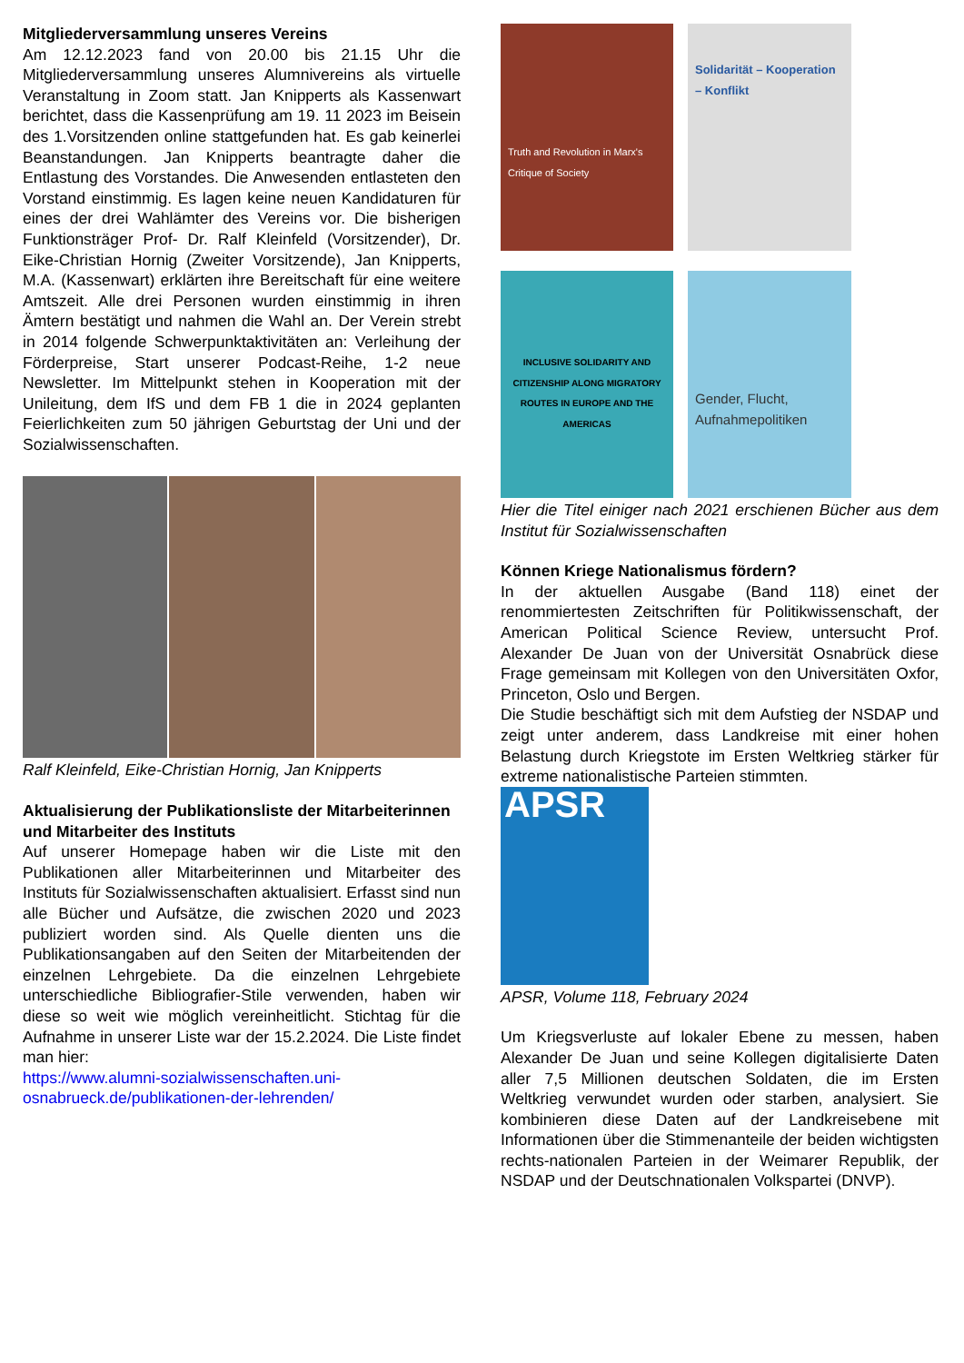Mitgliederversammlung unseres Vereins
Am 12.12.2023 fand von 20.00 bis 21.15 Uhr die Mitgliederversammlung unseres Alumnivereins als virtuelle Veranstaltung in Zoom statt. Jan Knipperts als Kassenwart berichtet, dass die Kassenprüfung am 19. 11 2023 im Beisein des 1.Vorsitzenden online stattgefunden hat. Es gab keinerlei Beanstandungen. Jan Knipperts beantragte daher die Entlastung des Vorstandes. Die Anwesenden entlasteten den Vorstand einstimmig. Es lagen keine neuen Kandidaturen für eines der drei Wahlämter des Vereins vor. Die bisherigen Funktionsträger Prof- Dr. Ralf Kleinfeld (Vorsitzender), Dr. Eike-Christian Hornig (Zweiter Vorsitzende), Jan Knipperts, M.A. (Kassenwart) erklärten ihre Bereitschaft für eine weitere Amtszeit. Alle drei Personen wurden einstimmig in ihren Ämtern bestätigt und nahmen die Wahl an. Der Verein strebt in 2014 folgende Schwerpunktaktivitäten an: Verleihung der Förderpreise, Start unserer Podcast-Reihe, 1-2 neue Newsletter. Im Mittelpunkt stehen in Kooperation mit der Unileitung, dem IfS und dem FB 1 die in 2024 geplanten Feierlichkeiten zum 50 jährigen Geburtstag der Uni und der Sozialwissenschaften.
Ralf Kleinfeld, Eike-Christian Hornig, Jan Knipperts
Aktualisierung der Publikationsliste der Mitarbeiterinnen und Mitarbeiter des Instituts
Auf unserer Homepage haben wir die Liste mit den Publikationen aller Mitarbeiterinnen und Mitarbeiter des Instituts für Sozialwissenschaften aktualisiert. Erfasst sind nun alle Bücher und Aufsätze, die zwischen 2020 und 2023 publiziert worden sind. Als Quelle dienten uns die Publikationsangaben auf den Seiten der Mitarbeitenden der einzelnen Lehrgebiete. Da die einzelnen Lehrgebiete unterschiedliche Bibliografier-Stile verwenden, haben wir diese so weit wie möglich vereinheitlicht. Stichtag für die Aufnahme in unserer Liste war der 15.2.2024. Die Liste findet man hier:
https://www.alumni-sozialwissenschaften.uni-osnabrueck.de/publikationen-der-lehrenden/
Truth and Revolution in Marx's Critique of Society
Solidarität – Kooperation – Konflikt
INCLUSIVE SOLIDARITY AND CITIZENSHIP ALONG MIGRATORY ROUTES IN EUROPE AND THE AMERICAS
Gender, Flucht, Aufnahmepolitiken
Hier die Titel einiger nach 2021 erschienen Bücher aus dem Institut für Sozialwissenschaften
Können Kriege Nationalismus fördern?
In der aktuellen Ausgabe (Band 118) einet der renommiertesten Zeitschriften für Politikwissenschaft, der American Political Science Review, untersucht Prof. Alexander De Juan von der Universität Osnabrück diese Frage gemeinsam mit Kollegen von den Universitäten Oxfor, Princeton, Oslo und Bergen.
Die Studie beschäftigt sich mit dem Aufstieg der NSDAP und zeigt unter anderem, dass Landkreise mit einer hohen Belastung durch Kriegstote im Ersten Weltkrieg stärker für extreme nationalistische Parteien stimmten.
APSR
APSR, Volume 118, February 2024
Um Kriegsverluste auf lokaler Ebene zu messen, haben Alexander De Juan und seine Kollegen digitalisierte Daten aller 7,5 Millionen deutschen Soldaten, die im Ersten Weltkrieg verwundet wurden oder starben, analysiert. Sie kombinieren diese Daten auf der Landkreisebene mit Informationen über die Stimmenanteile der beiden wichtigsten rechts-nationalen Parteien in der Weimarer Republik, der NSDAP und der Deutschnationalen Volkspartei (DNVP).